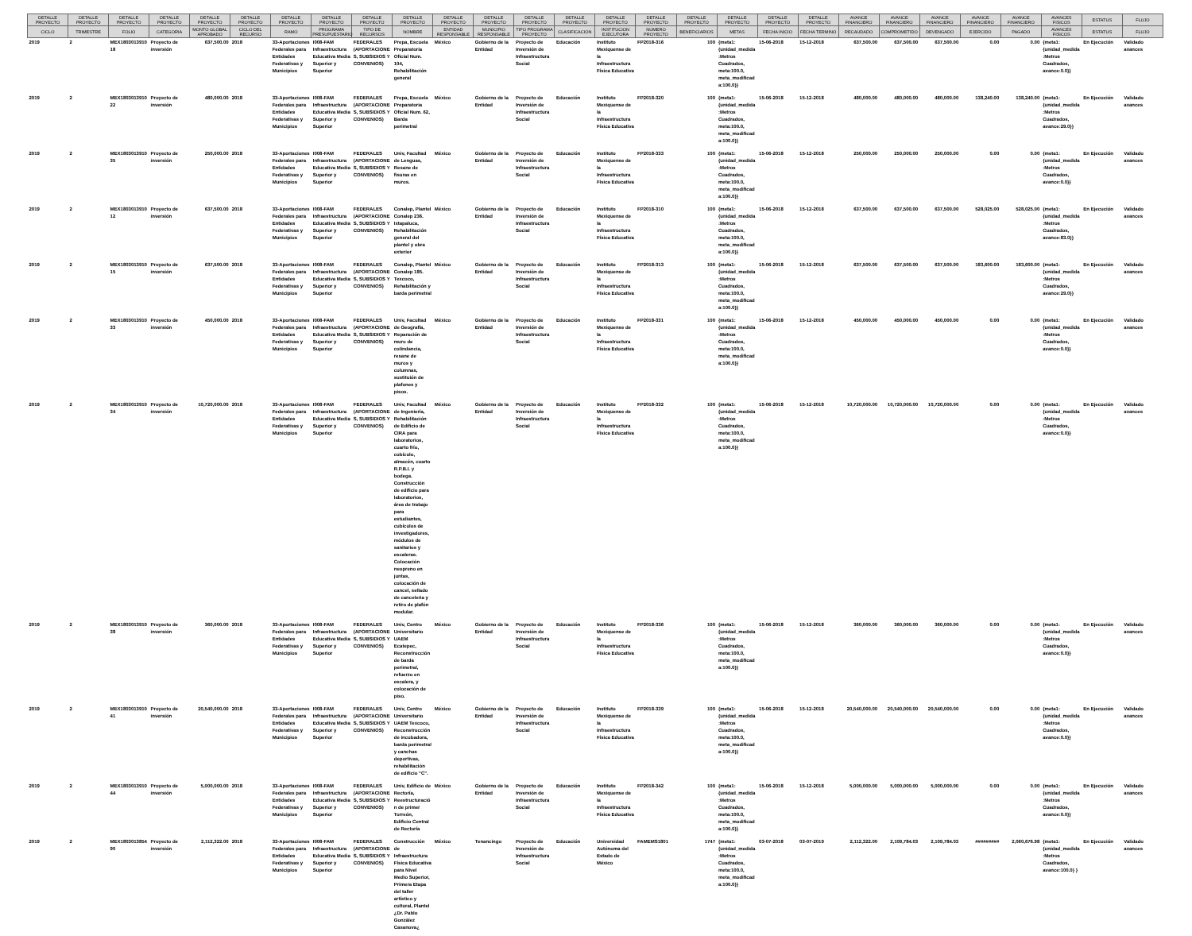| DETALLE PROYECTO | DETALLE PROYECTO | DETALLE PROYECTO | DETALLE PROYECTO | DETALLE PROYECTO | DETALLE PROYECTO | DETALLE PROYECTO | DETALLE PROYECTO | DETALLE PROYECTO | DETALLE PROYECTO | DETALLE PROYECTO | DETALLE PROYECTO | DETALLE PROYECTO | DETALLE PROYECTO | DETALLE PROYECTO | DETALLE PROYECTO | DETALLE PROYECTO | DETALLE PROYECTO | DETALLE PROYECTO | DETALLE PROYECTO | AVANCE FINANCIERO | AVANCE FINANCIERO | AVANCE FINANCIERO | AVANCE FINANCIERO | AVANCE FINANCIERO | AVANCES FISICOS | ESTATUS | FLUJO |
| --- | --- | --- | --- | --- | --- | --- | --- | --- | --- | --- | --- | --- | --- | --- | --- | --- | --- | --- | --- | --- | --- | --- | --- | --- | --- | --- | --- |
| CICLO | TRIMESTRE | FOLIO | CATEGORIA | MONTO GLOBAL APROBADO | CICLO DEL RECURSO | RAMO | PROGRAMA PRESUPUESTARIO | TIPO DE RECURSOS | NOMBRE | ENTIDAD RESPONSABLE | MUNICIPIO RESPONSABLE | TIPO PROGRAMA PROYECTO | CLASIFICACION | INSTITUCION EJECUTORA | NUMERO PROYECTO | BENEFICIARIOS | METAS | FECHA INICIO | FECHA TERMINO | RECAUDADO | COMPROMETIDO | DEVENGADO | EJERCIDO | PAGADO | AVANCES FISICOS | ESTATUS | FLUJO |
| 2019 | 2 | MEX180301391018 | Proyecto de inversión | 637,500.00 | 2018 | 33-Aportaciones Federales para Entidades Federativas y Municipios | I008-FAM Infraestructura Educativa Media Superior y Superior | FEDERALES (APORTACIONES, SUBSIDIOS Y CONVENIOS) | Prepa, Escuela Preparatoria Oficial Num. 104, Rehabilitación general | México | Gobierno de la Entidad | Proyecto de Inversión de Infraestructura Social | Educación | Instituto Mexiquense de la Infraestructura Física Educativa | FP2018-316 | 100 | {meta1: {unidad_medida:Metros Cuadrados, meta:100.0, meta_modificada:100.0}} | 15-06-2018 | 15-12-2018 | 637,500.00 | 637,500.00 | 637,500.00 | 0.00 | 0.00 | {meta1: {unidad_medida:Metros Cuadrados, avance:0.0}} | En Ejecución | Validado avances |
| 2019 | 2 | MEX180301391022 | Proyecto de inversión | 480,000.00 | 2018 | 33-Aportaciones Federales para Entidades Federativas y Municipios | I008-FAM Infraestructura Educativa Media Superior y Superior | FEDERALES (APORTACIONES, SUBSIDIOS Y CONVENIOS) | Prepa, Escuela Preparatoria Oficial Num. 62, Barda perimetral | México | Gobierno de la Entidad | Proyecto de Inversión de Infraestructura Social | Educación | Instituto Mexiquense de la Infraestructura Física Educativa | FP2018-320 | 100 | {meta1: {unidad_medida:Metros Cuadrados, meta:100.0, meta_modificada:100.0}} | 15-06-2018 | 15-12-2018 | 480,000.00 | 480,000.00 | 480,000.00 | 138,240.00 | 138,240.00 | {meta1: {unidad_medida:Metros Cuadrados, avance:29.0}} | En Ejecución | Validado avances |
| 2019 | 2 | MEX180301391035 | Proyecto de inversión | 250,000.00 | 2018 | 33-Aportaciones Federales para Entidades Federativas y Municipios | I008-FAM Infraestructura Educativa Media Superior y Superior | FEDERALES (APORTACIONES, SUBSIDIOS Y CONVENIOS) | Univ, Facultad de Lenguas, Resane de fisuras en muros. | México | Gobierno de la Entidad | Proyecto de Inversión de Infraestructura Social | Educación | Instituto Mexiquense de la Infraestructura Física Educativa | FP2018-333 | 100 | {meta1: {unidad_medida:Metros Cuadrados, meta:100.0, meta_modificada:100.0}} | 15-06-2018 | 15-12-2018 | 250,000.00 | 250,000.00 | 250,000.00 | 0.00 | 0.00 | {meta1: {unidad_medida:Metros Cuadrados, avance:0.0}} | En Ejecución | Validado avances |
| 2019 | 2 | MEX180301391012 | Proyecto de inversión | 637,500.00 | 2018 | 33-Aportaciones Federales para Entidades Federativas y Municipios | I008-FAM Infraestructura Educativa Media Superior y Superior | FEDERALES (APORTACIONES, SUBSIDIOS Y CONVENIOS) | Conalep, Plantel Conalep 236. Ixtapaluca, Rehabilitación general del plantel y obra exterior | México | Gobierno de la Entidad | Proyecto de Inversión de Infraestructura Social | Educación | Instituto Mexiquense de la Infraestructura Física Educativa | FP2018-310 | 100 | {meta1: {unidad_medida:Metros Cuadrados, meta:100.0, meta_modificada:100.0}} | 15-06-2018 | 15-12-2018 | 637,500.00 | 637,500.00 | 637,500.00 | 528,025.00 | 528,025.00 | {meta1: {unidad_medida:Metros Cuadrados, avance:83.0}} | En Ejecución | Validado avances |
| 2019 | 2 | MEX180301391015 | Proyecto de inversión | 637,500.00 | 2018 | 33-Aportaciones Federales para Entidades Federativas y Municipios | I008-FAM Infraestructura Educativa Media Superior y Superior | FEDERALES (APORTACIONES, SUBSIDIOS Y CONVENIOS) | Conalep, Plantel Conalep 185. Texcoco, Rehabilitación y barda perimetral | México | Gobierno de la Entidad | Proyecto de Inversión de Infraestructura Social | Educación | Instituto Mexiquense de la Infraestructura Física Educativa | FP2018-313 | 100 | {meta1: {unidad_medida:Metros Cuadrados, meta:100.0, meta_modificada:100.0}} | 15-06-2018 | 15-12-2018 | 637,500.00 | 637,500.00 | 637,500.00 | 183,600.00 | 183,600.00 | {meta1: {unidad_medida:Metros Cuadrados, avance:29.0}} | En Ejecución | Validado avances |
| 2019 | 2 | MEX180301391033 | Proyecto de inversión | 450,000.00 | 2018 | 33-Aportaciones Federales para Entidades Federativas y Municipios | I008-FAM Infraestructura Educativa Media Superior y Superior | FEDERALES (APORTACIONES, SUBSIDIOS Y CONVENIOS) | Univ, Facultad de Geografía, Reparación de muro de colindancia, resane de muros y columnas, sustituión de plafones y pisos. | México | Gobierno de la Entidad | Proyecto de Inversión de Infraestructura Social | Educación | Instituto Mexiquense de la Infraestructura Física Educativa | FP2018-331 | 100 | {meta1: {unidad_medida:Metros Cuadrados, meta:100.0, meta_modificada:100.0}} | 15-06-2018 | 15-12-2018 | 450,000.00 | 450,000.00 | 450,000.00 | 0.00 | 0.00 | {meta1: {unidad_medida:Metros Cuadrados, avance:0.0}} | En Ejecución | Validado avances |
| 2019 | 2 | MEX180301391034 | Proyecto de inversión | 10,720,000.00 | 2018 | 33-Aportaciones Federales para Entidades Federativas y Municipios | I008-FAM Infraestructura Educativa Media Superior y Superior | FEDERALES (APORTACIONES, SUBSIDIOS Y CONVENIOS) | Univ, Facultad de Ingeniería, Rehabilitación de Edificio de CIRA para laboratorios, cuarto frío, cubículo, almacén, cuarto R.P.B.I. y bodega. Construcción de edificio para laboratorios, área de trabajo para estudiantes, cubículos de investigadores, módulos de sanitarios y escaleras. Colocación neopreno en juntas, colocación de cancel, sellado de canceleria y retiro de plafón modular. | México | Gobierno de la Entidad | Proyecto de Inversión de Infraestructura Social | Educación | Instituto Mexiquense de la Infraestructura Física Educativa | FP2018-332 | 100 | {meta1: {unidad_medida:Metros Cuadrados, meta:100.0, meta_modificada:100.0}} | 15-06-2018 | 15-12-2018 | 10,720,000.00 | 10,720,000.00 | 10,720,000.00 | 0.00 | 0.00 | {meta1: {unidad_medida:Metros Cuadrados, avance:0.0}} | En Ejecución | Validado avances |
| 2019 | 2 | MEX180301391038 | Proyecto de inversión | 360,000.00 | 2018 | 33-Aportaciones Federales para Entidades Federativas y Municipios | I008-FAM Infraestructura Educativa Media Superior y Superior | FEDERALES (APORTACIONES, SUBSIDIOS Y CONVENIOS) | Univ, Centro Universitario UAEM Ecatepec, Reconstrucción de barda perimetral, refuerzo en escalera, y colocación de piso. | México | Gobierno de la Entidad | Proyecto de Inversión de Infraestructura Social | Educación | Instituto Mexiquense de la Infraestructura Física Educativa | FP2018-336 | 100 | {meta1: {unidad_medida:Metros Cuadrados, meta:100.0, meta_modificada:100.0}} | 15-06-2018 | 15-12-2018 | 360,000.00 | 360,000.00 | 360,000.00 | 0.00 | 0.00 | {meta1: {unidad_medida:Metros Cuadrados, avance:0.0}} | En Ejecución | Validado avances |
| 2019 | 2 | MEX180301391041 | Proyecto de inversión | 20,540,000.00 | 2018 | 33-Aportaciones Federales para Entidades Federativas y Municipios | I008-FAM Infraestructura Educativa Media Superior y Superior | FEDERALES (APORTACIONES, SUBSIDIOS Y CONVENIOS) | Univ, Centro Universitario UAEM Texcoco, Reconstrucción de incubadora, barda perimetral y canchas deportivas, rehabilitación de edificio "C". | México | Gobierno de la Entidad | Proyecto de Inversión de Infraestructura Social | Educación | Instituto Mexiquense de la Infraestructura Física Educativa | FP2018-339 | 100 | {meta1: {unidad_medida:Metros Cuadrados, meta:100.0, meta_modificada:100.0}} | 15-06-2018 | 15-12-2018 | 20,540,000.00 | 20,540,000.00 | 20,540,000.00 | 0.00 | 0.00 | {meta1: {unidad_medida:Metros Cuadrados, avance:0.0}} | En Ejecución | Validado avances |
| 2019 | 2 | MEX180301391044 | Proyecto de inversión | 5,000,000.00 | 2018 | 33-Aportaciones Federales para Entidades Federativas y Municipios | I008-FAM Infraestructura Educativa Media Superior y Superior | FEDERALES (APORTACIONES, SUBSIDIOS Y CONVENIOS) | Univ, Edificio de Rectoría, Reestructuración de primer Torreón, Edificio Central de Rectoría | México | Gobierno de la Entidad | Proyecto de Inversión de Infraestructura Social | Educación | Instituto Mexiquense de la Infraestructura Física Educativa | FP2018-342 | 100 | {meta1: {unidad_medida:Metros Cuadrados, meta:100.0, meta_modificada:100.0}} | 15-06-2018 | 15-12-2018 | 5,000,000.00 | 5,000,000.00 | 5,000,000.00 | 0.00 | 0.00 | {meta1: {unidad_medida:Metros Cuadrados, avance:0.0}} | En Ejecución | Validado avances |
| 2019 | 2 | MEX180301385490 | Proyecto de inversión | 2,112,322.00 | 2018 | 33-Aportaciones Federales para Entidades Federativas y Municipios | I008-FAM Infraestructura Educativa Media Superior y Superior | FEDERALES (APORTACIONES, SUBSIDIOS Y CONVENIOS) | Construcción de Infraestructura Física Educativa para Nivel Medio Superior, Primera Etapa del taller artístico y cultural, Plantel ¿Dr. Pablo Gonzàlez Casanova¿ | México | Tenancingo | Proyecto de Inversión de Infraestructura Social | Educación | Universidad Autónoma del Estado de México | FAMEMS1801 | 1747 | {meta1: {unidad_medida:Metros Cuadrados, meta:100.0, meta_modificada:100.0}} | 03-07-2018 | 03-07-2019 | 2,112,322.00 | 2,109,784.03 | 2,109,784.03 | ######### | 2,060,676.98 | {meta1: {unidad_medida:Metros Cuadrados, avance:100.0} } | En Ejecución | Validado avances |